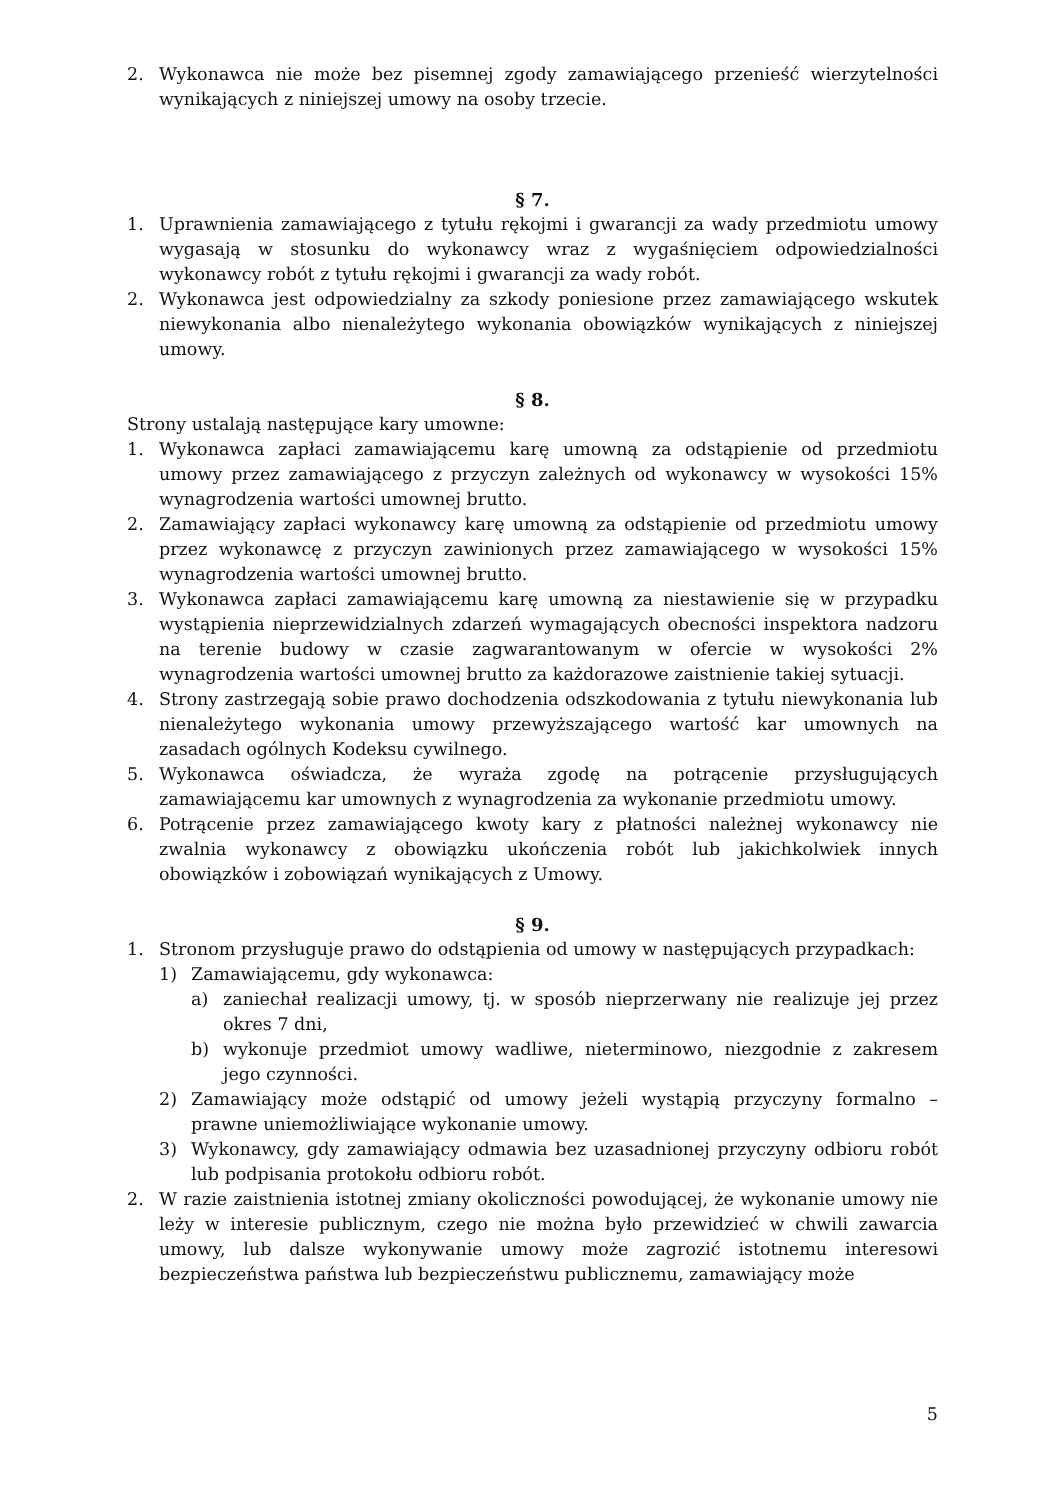2. Wykonawca nie może bez pisemnej zgody zamawiającego przenieść wierzytelności wynikających z niniejszej umowy na osoby trzecie.
§ 7.
1. Uprawnienia zamawiającego z tytułu rękojmi i gwarancji za wady przedmiotu umowy wygasają w stosunku do wykonawcy wraz z wygaśnięciem odpowiedzialności wykonawcy robót z tytułu rękojmi i gwarancji za wady robót.
2. Wykonawca jest odpowiedzialny za szkody poniesione przez zamawiającego wskutek niewykonania albo nienależytego wykonania obowiązków wynikających z niniejszej umowy.
§ 8.
Strony ustalają następujące kary umowne:
1. Wykonawca zapłaci zamawiającemu karę umowną za odstąpienie od przedmiotu umowy przez zamawiającego z przyczyn zależnych od wykonawcy w wysokości 15% wynagrodzenia wartości umownej brutto.
2. Zamawiający zapłaci wykonawcy karę umowną za odstąpienie od przedmiotu umowy przez wykonawcę z przyczyn zawinionych przez zamawiającego w wysokości 15% wynagrodzenia wartości umownej brutto.
3. Wykonawca zapłaci zamawiającemu karę umowną za niestawienie się w przypadku wystąpienia nieprzewidzialnych zdarzeń wymagających obecności inspektora nadzoru na terenie budowy w czasie zagwarantowanym w ofercie w wysokości 2% wynagrodzenia wartości umownej brutto za każdorazowe zaistnienie takiej sytuacji.
4. Strony zastrzegają sobie prawo dochodzenia odszkodowania z tytułu niewykonania lub nienależytego wykonania umowy przewyższającego wartość kar umownych na zasadach ogólnych Kodeksu cywilnego.
5. Wykonawca oświadcza, że wyraża zgodę na potrącenie przysługujących zamawiającemu kar umownych z wynagrodzenia za wykonanie przedmiotu umowy.
6. Potrącenie przez zamawiającego kwoty kary z płatności należnej wykonawcy nie zwalnia wykonawcy z obowiązku ukończenia robót lub jakichkolwiek innych obowiązków i zobowiązań wynikających z Umowy.
§ 9.
1. Stronom przysługuje prawo do odstąpienia od umowy w następujących przypadkach:
1) Zamawiającemu, gdy wykonawca:
a) zaniechał realizacji umowy, tj. w sposób nieprzerwany nie realizuje jej przez okres 7 dni,
b) wykonuje przedmiot umowy wadliwe, nieterminowo, niezgodnie z zakresem jego czynności.
2) Zamawiający może odstąpić od umowy jeżeli wystąpią przyczyny formalno – prawne uniemożliwiające wykonanie umowy.
3) Wykonawcy, gdy zamawiający odmawia bez uzasadnionej przyczyny odbioru robót lub podpisania protokołu odbioru robót.
2. W razie zaistnienia istotnej zmiany okoliczności powodującej, że wykonanie umowy nie leży w interesie publicznym, czego nie można było przewidzieć w chwili zawarcia umowy, lub dalsze wykonywanie umowy może zagrozić istotnemu interesowi bezpieczeństwa państwa lub bezpieczeństwu publicznemu, zamawiający może
5